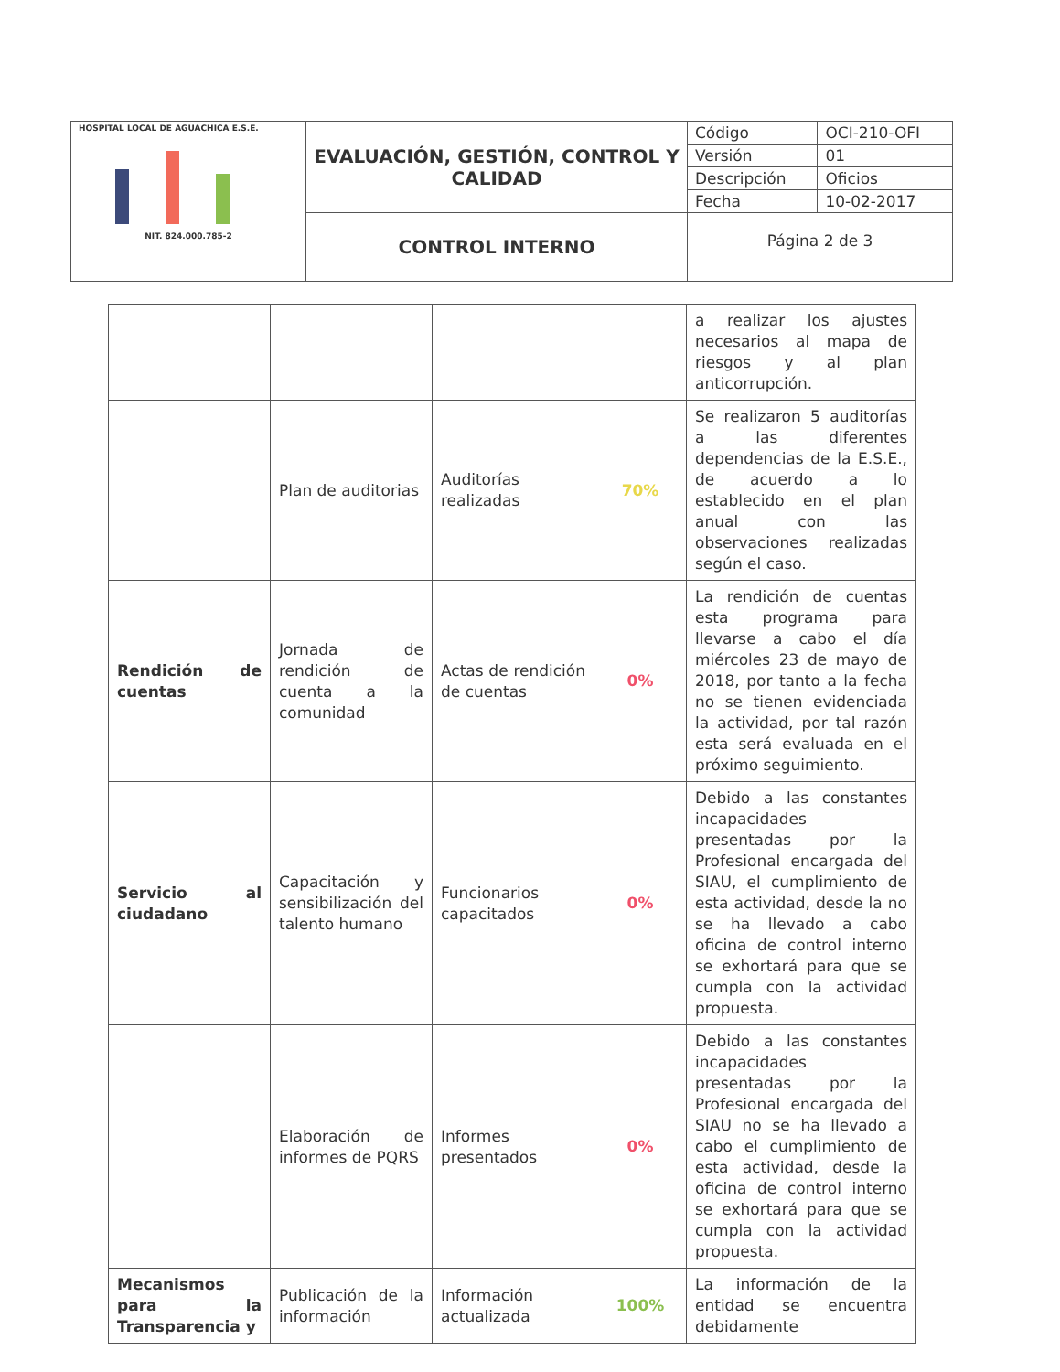| HOSPITAL LOCAL DE AGUACHICA E.S.E. NIT. 824.000.785-2 | EVALUACIÓN, GESTIÓN, CONTROL Y CALIDAD | Código | OCI-210-OFI |
| | | Versión | 01 |
| | | Descripción | Oficios |
| | | Fecha | 10-02-2017 |
| | CONTROL INTERNO | Página 2 de 3 | |
| | | | | a realizar los ajustes necesarios al mapa de riesgos y al plan anticorrupción. |
| | Plan de auditorias | Auditorías realizadas | 70% | Se realizaron 5 auditorías a las diferentes dependencias de la E.S.E., de acuerdo a lo establecido en el plan anual con las observaciones realizadas según el caso. |
| Rendición de cuentas | Jornada de rendición de cuenta a la comunidad | Actas de rendición de cuentas | 0% | La rendición de cuentas esta programa para llevarse a cabo el día miércoles 23 de mayo de 2018, por tanto a la fecha no se tienen evidenciada la actividad, por tal razón esta será evaluada en el próximo seguimiento. |
| Servicio al ciudadano | Capacitación y sensibilización del talento humano | Funcionarios capacitados | 0% | Debido a las constantes incapacidades presentadas por la Profesional encargada del SIAU, el cumplimiento de esta actividad, desde la no se ha llevado a cabo oficina de control interno se exhortará para que se cumpla con la actividad propuesta. |
| | Elaboración de informes de PQRS | Informes presentados | 0% | Debido a las constantes incapacidades presentadas por la Profesional encargada del SIAU no se ha llevado a cabo el cumplimiento de esta actividad, desde la oficina de control interno se exhortará para que se cumpla con la actividad propuesta. |
| Mecanismos para la Transparencia y | Publicación de la información | Información actualizada | 100% | La información de la entidad se encuentra debidamente |